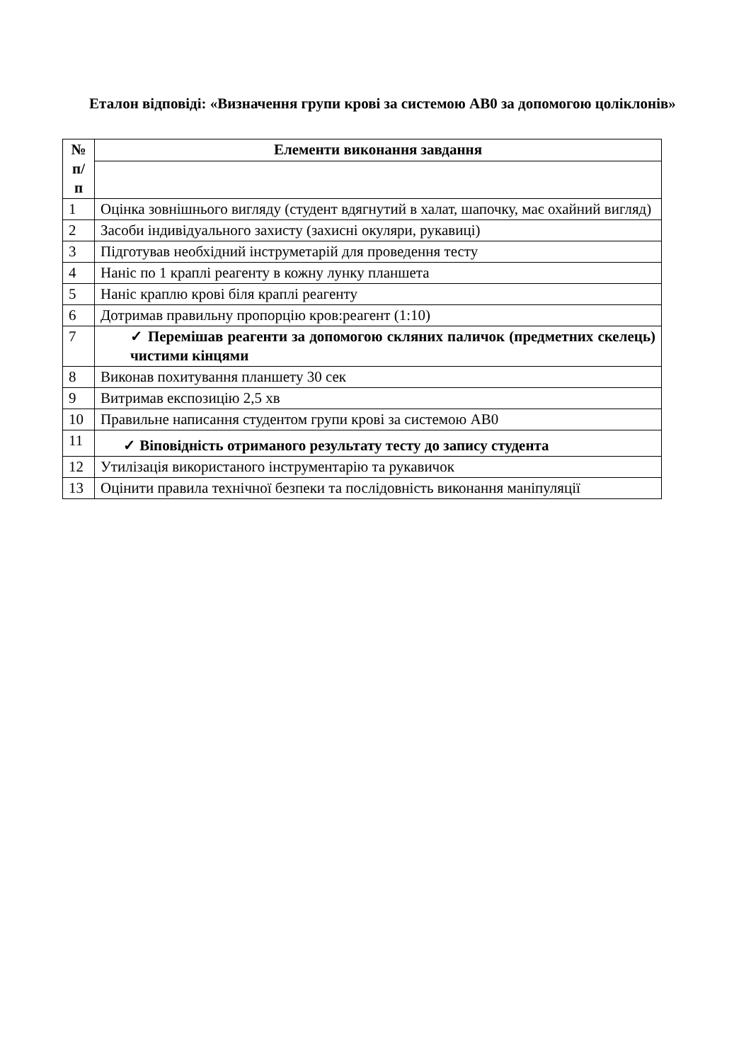Еталон відповіді: «Визначення групи крові за системою АВ0 за допомогою цоліклонів»
| № п/п | Елементи виконання завдання |
| --- | --- |
| 1 | Оцінка зовнішнього вигляду (студент вдягнутий в халат, шапочку, має охайний вигляд) |
| 2 | Засоби індивідуального захисту (захисні окуляри, рукавиці) |
| 3 | Підготував необхідний інструметарій для проведення тесту |
| 4 | Наніс по 1 краплі реагенту в кожну лунку планшета |
| 5 | Наніс краплю крові біля краплі реагенту |
| 6 | Дотримав правильну пропорцію кров:реагент (1:10) |
| 7 | ✓ Перемішав реагенти за допомогою скляних паличок (предметних скелець) чистими кінцями |
| 8 | Виконав похитування планшету 30 сек |
| 9 | Витримав експозицію 2,5 хв |
| 10 | Правильне написання студентом групи крові за системою АВ0 |
| 11 | ✓ Віповідність отриманого результату тесту до запису студента |
| 12 | Утилізація використаного інструментарію та рукавичок |
| 13 | Оцінити правила технічної безпеки та послідовність виконання маніпуляції |